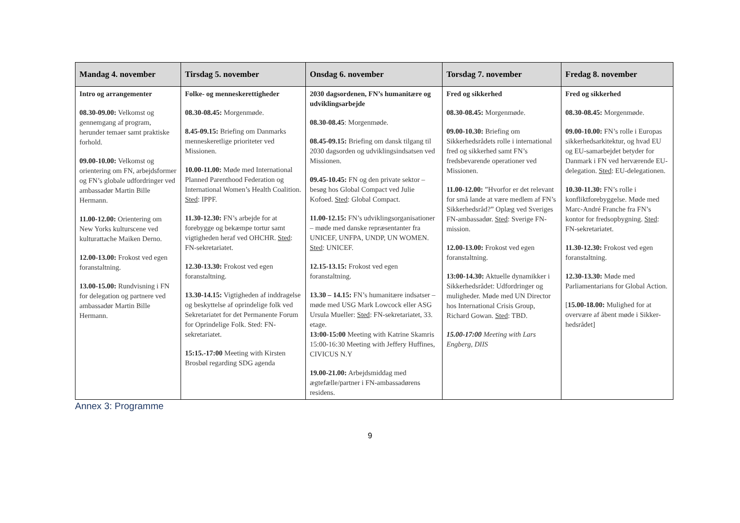| Mandag 4. november | Tirsdag 5. november | Onsdag 6. november | Torsdag 7. november | Fredag 8. november |
| --- | --- | --- | --- | --- |
| Intro og arrangementer 08.30-09.00: Velkomst og gennemgang af program, herunder temaer samt praktiske forhold. 09.00-10.00: Velkomst og orientering om FN, arbejdsformer og FN’s globale udfordringer ved ambassadør Martin Bille Hermann. 11.00-12.00: Orientering om New Yorks kulturscene ved kulturattache Maiken Derno. 12.00-13.00: Frokost ved egen foranstaltning. 13.00-15.00: Rundvisning i FN for delegation og partnere ved ambassadør Martin Bille Hermann. | Folke- og menneskerettigheder 08.30-08.45: Morgenmøde. 8.45-09.15: Briefing om Danmarks menneskeretlige prioriteter ved Missionen. 10.00-11.00: Møde med International Planned Parenthood Federation og International Women’s Health Coalition. Sted : IPPF. 11.30-12.30: FN’s arbejde for at forebygge og bekæmpe tortur samt vigtigheden heraf ved OHCHR. Sted : FN-sekretariatet. 12.30-13.30: Frokost ved egen foranstaltning. 13.30-14.15: Vigtigheden af inddragelse og beskyttelse af oprindelige folk ved Sekretariatet for det Permanente Forum for Oprindelige Folk. Sted: FN-sekretariatet. 15:15.-17:00 Meeting with Kirsten Brosbøl regarding SDG agenda | 2030 dagsordenen, FN’s humanitære og udviklingsarbejde 08.30-08.45 : Morgenmøde. 08.45-09.15: Briefing om dansk tilgang til 2030 dagsorden og udviklingsindsatsen ved Missionen. 09.45-10.45: FN og den private sektor – besøg hos Global Compact ved Julie Kofoed. Sted : Global Compact. 11.00-12.15: FN’s udviklingsorganisationer – møde med danske repræsentanter fra UNICEF, UNFPA, UNDP, UN WOMEN. Sted : UNICEF. 12.15-13.15: Frokost ved egen foranstaltning. 13.30 – 14.15: FN’s humanitære indsatser – møde med USG Mark Lowcock eller ASG Ursula Mueller: Sted : FN-sekretariatet, 33. etage. 13:00-15:00 Meeting with Katrine Skamris 15:00-16:30 Meeting with Jeffery Huffines, CIVICUS N.Y 19.00-21.00: Arbejdsmiddag med ægtefælle/partner i FN-ambassadørens residens. | Fred og sikkerhed 08.30-08.45: Morgenmøde. 09.00-10.30: Briefing om Sikkerhedsrådets rolle i international fred og sikkerhed samt FN’s fredsbevarende operationer ved Missionen. 11.00-12.00: ”Hvorfor er det relevant for små lande at være medlem af FN’s Sikkerhedsråd?” Oplæg ved Sveriges FN-ambassadør. Sted : Sverige FN-mission. 12.00-13.00: Frokost ved egen foranstaltning. 13:00-14.30: Aktuelle dynamikker i Sikkerhedsrådet: Udfordringer og muligheder. Møde med UN Director hos International Crisis Group, Richard Gowan. Sted : TBD. 15.00-17:00 Meeting with Lars Engberg, DIIS | Fred og sikkerhed 08.30-08.45: Morgenmøde. 09.00-10.00: FN’s rolle i Europas sikkerhedsarkitektur, og hvad EU og EU-samarbejdet betyder for Danmark i FN ved herværende EU-delegation. Sted : EU-delegationen. 10.30-11.30: FN’s rolle i konfliktforebyggelse. Møde med Marc-André Franche fra FN’s kontor for fredsopbygning. Sted : FN-sekretariatet. 11.30-12.30: Frokost ved egen foranstaltning. 12.30-13.30: Møde med Parliamentarians for Global Action. [ 15.00-18.00: Mulighed for at overvære af åbent møde i Sikker-hedsrådet] |
Annex 3: Programme
9